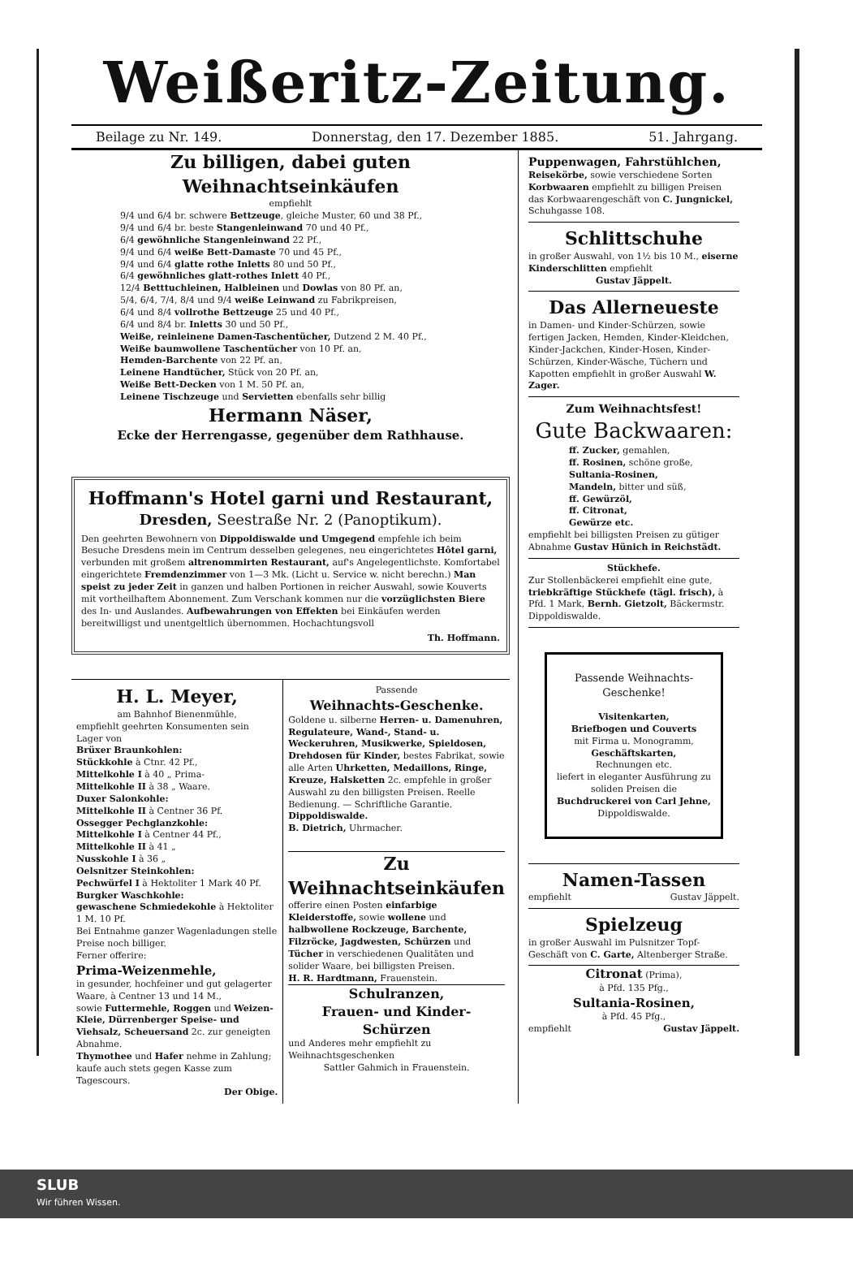Weißeritz-Zeitung.
Beilage zu Nr. 149. Donnerstag, den 17. Dezember 1885. 51. Jahrgang.
Zu billigen, dabei guten Weihnachtseinkäufen
empfiehlt
9/4 und 6/4 br. schwere Bettzeuge, gleiche Muster, 60 und 38 Pf.,
9/4 und 6/4 br. beste Stangenleinwand 70 und 40 Pf.,
6/4 gewöhnliche Stangenleinwand 22 Pf.,
9/4 und 6/4 weiße Bett-Damaste 70 und 45 Pf.,
9/4 und 6/4 glatte rothe Inletts 80 und 50 Pf.,
6/4 gewöhnliches glatt-rothes Inlett 40 Pf.,
12/4 Betttuchleinen, Halbleinen und Dowlas von 80 Pf. an,
5/4, 6/4, 7/4, 8/4 und 9/4 weiße Leinwand zu Fabrikpreisen,
6/4 und 8/4 vollrothe Bettzeuge 25 und 40 Pf.,
6/4 und 8/4 br. Inletts 30 und 50 Pf.,
Weiße, reinleinene Damen-Taschentücher, Dutzend 2 M. 40 Pf.,
Weiße baumwollene Taschentücher von 10 Pf. an,
Hemden-Barchente von 22 Pf. an,
Leinene Handtücher, Stück von 20 Pf. an,
Weiße Bett-Decken von 1 M. 50 Pf. an,
Leinene Tischzeuge und Servietten ebenfalls sehr billig
Hermann Näser,
Ecke der Herrengasse, gegenüber dem Rathhause.
Hoffmann's Hotel garni und Restaurant,
Dresden, Seestraße Nr. 2 (Panoptikum).
Den geehrten Bewohnern von Dippoldiswalde und Umgegend empfehle ich beim Besuche Dresdens mein im Centrum desselben gelegenes, neu eingerichtetes Hôtel garni, verbunden mit großem altrenommirten Restaurant, auf's Angelegentlichste. Komfortabel eingerichtete Fremdenzimmer von 1—3 Mk. (Licht u. Service w. nicht berechn.) Man speist zu jeder Zeit in ganzen und halben Portionen in reicher Auswahl, sowie Kouverts mit vortheilhaftem Abonnement. Zum Verschank kommen nur die vorzüglichsten Biere des In- und Auslandes. Aufbewahrungen von Effekten bei Einkäufen werden bereitwilligst und unentgeltlich übernommen. Hochachtungsvoll
Th. Hoffmann.
H. L. Meyer,
am Bahnhof Bienenmühle,
empfiehlt geehrten Konsumenten sein Lager von
Brüxer Braunkohlen:
Stückkohle à Ctnr. 42 Pf.,
Mittelkohle I à 40 „ Prima-
Mittelkohle II à 38 „ Waare.
Duxer Salonkohle:
Mittelkohle II à Centner 36 Pf.
Ossegger Pechglanzkohle:
Mittelkohle I à Centner 44 Pf.,
Mittelkohle II à 41 „
Nusskohle I à 36 „
Oelsnitzer Steinkohlen:
Pechwürfel I à Hektoliter 1 Mark 40 Pf.
Burgker Waschkohle:
gewaschene Schmiedekohle à Hektoliter 1 M. 10 Pf.
Bei Entnahme ganzer Wagenladungen stelle Preise noch billiger.
Ferner offerire:
Prima-Weizenmehle,
in gesunder, hochfeiner und gut gelagerter Waare, à Centner 13 und 14 M.,
sowie Futtermehle, Roggen und Weizen-Kleie, Dürrenberger Speise- und Viehsalz, Scheuersand 2c. zur geneigten Abnahme.
Thymothee und Hafer nehme in Zahlung; kaufe auch stets gegen Kasse zum Tagescours.
Der Obige.
Passende
Weihnachts-Geschenke.
Goldene u. silberne Herren- u. Damenuhren, Regulateure, Wand-, Stand- u. Weckeruhren, Musikwerke, Spieldosen, Drehdosen für Kinder, bestes Fabrikat, sowie alle Arten Uhrketten, Medaillons, Ringe, Kreuze, Halsketten 2c. empfehle in großer Auswahl zu den billigsten Preisen. Reelle Bedienung. — Schriftliche Garantie.
Dippoldiswalde.
B. Dietrich, Uhrmacher.
Zu Weihnachtseinkäufen
offerire einen Posten einfarbige Kleiderstoffe, sowie wollene und halbwollene Rockzeuge, Barchente, Filzröcke, Jagdwesten, Schürzen und Tücher in verschiedenen Qualitäten und solider Waare, bei billigsten Preisen.
H. R. Hardtmann, Frauenstein.
Schulranzen,
Frauen- und Kinder-Schürzen
und Anderes mehr empfiehlt zu Weihnachtsgeschenken
Sattler Gahmich in Frauenstein.
Puppenwagen, Fahrstühlchen,
Reisekörbe, sowie verschiedene Sorten Korbwaaren empfiehlt zu billigen Preisen das Korbwaarengeschäft von C. Jungnickel, Schuhgasse 108.
Schlittschuhe
in großer Auswahl, von 1½ bis 10 M., eiserne Kinderschlitten empfiehlt
Gustav Jäppelt.
Das Allerneueste
in Damen- und Kinder-Schürzen, sowie fertigen Jacken, Hemden, Kinder-Kleidchen, Kinder-Jackchen, Kinder-Hosen, Kinder-Schürzen, Kinder-Wäsche, Tüchern und Kapotten empfiehlt in großer Auswahl W. Zager.
Zum Weihnachtsfest!
Gute Backwaaren:
ff. Zucker, gemahlen,
ff. Rosinen, schöne große,
Sultania-Rosinen,
Mandeln, bitter und süß,
ff. Gewürzöl,
ff. Citronat,
Gewürze etc.
empfiehlt bei billigsten Preisen zu gütiger Abnahme Gustav Hünich in Reichstädt.
Stückhefe.
Zur Stollenbäckerei empfiehlt eine gute, triebkräftige Stückhefe (tägl. frisch), à Pfd. 1 Mark, Bernh. Gietzolt, Bäckermstr. Dippoldiswalde.
Passende Weihnachts-Geschenke!
Visitenkarten,
Briefbogen und Couverts
mit Firma u. Monogramm,
Geschäftskarten,
Rechnungen etc.
liefert in eleganter Ausführung zu soliden Preisen die
Buchdruckerei von Carl Jehne,
Dippoldiswalde.
Namen-Tassen
empfiehlt Gustav Jäppelt.
Spielzeug
in großer Auswahl im Pulsnitzer Topf-Geschäft von C. Garte, Altenberger Straße.
Citronat (Prima),
à Pfd. 135 Pfg.,
Sultania-Rosinen,
à Pfd. 45 Pfg.,
empfiehlt Gustav Jäppelt.
SLUB
Wir führen Wissen.